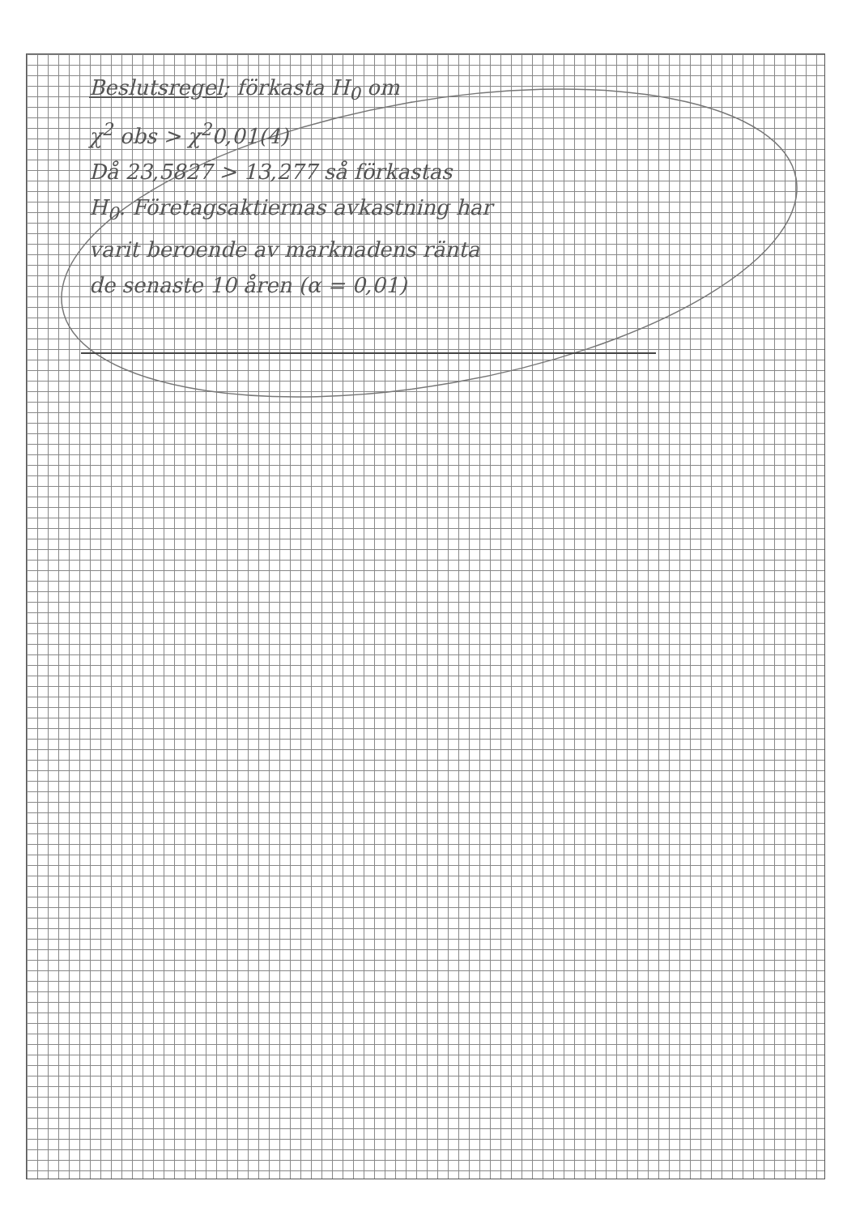Beslutsregel; förkasta H<sub>0</sub> om
χ<sup>2</sup> obs > χ<sup>2</sup>0,01(4)
Då 23,5827 > 13,277 så förkastas
H<sub>0</sub>. Företagsaktiernas avkastning har
varit beroende av marknadens ränta
de senaste 10 åren (α = 0,01)